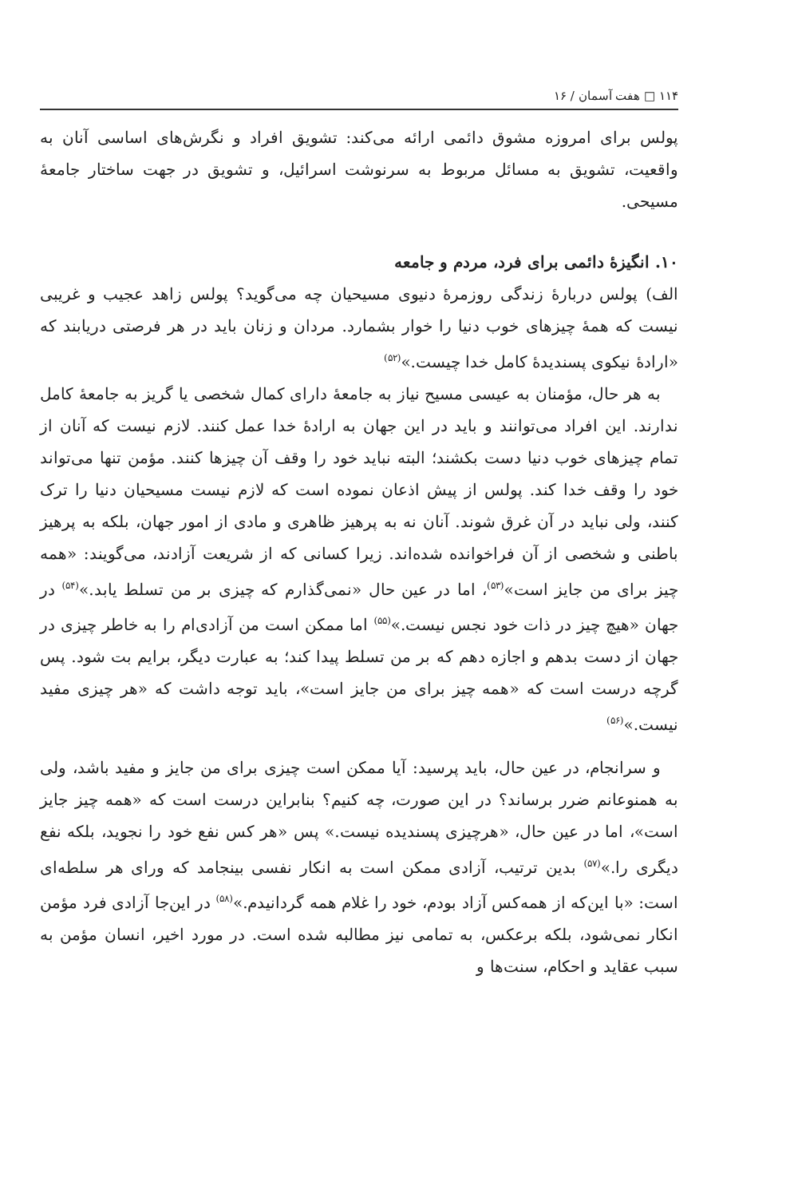۱۱۴ □ هفت آسمان / ۱۶
پولس برای امروزه مشوق دائمی ارائه می‌کند: تشویق افراد و نگرش‌های اساسی آنان به واقعیت، تشویق به مسائل مربوط به سرنوشت اسرائیل، و تشویق در جهت ساختار جامعهٔ مسیحی.
۱۰. انگیزهٔ دائمی برای فرد، مردم و جامعه
الف) پولس دربارهٔ زندگی روزمرهٔ دنیوی مسیحیان چه می‌گوید؟ پولس زاهد عجیب و غریبی نیست که همهٔ چیزهای خوب دنیا را خوار بشمارد. مردان و زنان باید در هر فرصتی دریابند که «ارادهٔ نیکوی پسندیدهٔ کامل خدا چیست.»<sup>(۵۲)</sup>
به هر حال، مؤمنان به عیسی مسیح نیاز به جامعهٔ دارای کمال شخصی یا گریز به جامعهٔ کامل ندارند. این افراد می‌توانند و باید در این جهان به ارادهٔ خدا عمل کنند. لازم نیست که آنان از تمام چیزهای خوب دنیا دست بکشند؛ البته نباید خود را وقف آن چیزها کنند. مؤمن تنها می‌تواند خود را وقف خدا کند. پولس از پیش اذعان نموده است که لازم نیست مسیحیان دنیا را ترک کنند، ولی نباید در آن غرق شوند. آنان نه به پرهیز ظاهری و مادی از امور جهان، بلکه به پرهیز باطنی و شخصی از آن فراخوانده شده‌اند. زیرا کسانی که از شریعت آزادند، می‌گویند: «همه چیز برای من جایز است»<sup>(۵۳)</sup>، اما در عین حال «نمی‌گذارم که چیزی بر من تسلط یابد.»<sup>(۵۴)</sup> در جهان «هیچ چیز در ذات خود نجس نیست.»<sup>(۵۵)</sup> اما ممکن است من آزادی‌ام را به خاطر چیزی در جهان از دست بدهم و اجازه دهم که بر من تسلط پیدا کند؛ به عبارت دیگر، برایم بت شود. پس گرچه درست است که «همه چیز برای من جایز است»، باید توجه داشت که «هر چیزی مفید نیست.»<sup>(۵۶)</sup>
و سرانجام، در عین حال، باید پرسید: آیا ممکن است چیزی برای من جایز و مفید باشد، ولی به همنوعانم ضرر برساند؟ در این صورت، چه کنیم؟ بنابراین درست است که «همه چیز جایز است»، اما در عین حال، «هرچیزی پسندیده نیست.» پس «هر کس نفع خود را نجوید، بلکه نفع دیگری را.»<sup>(۵۷)</sup> بدین ترتیب، آزادی ممکن است به انکار نفسی بینجامد که ورای هر سلطه‌ای است: «با این‌که از همه‌کس آزاد بودم، خود را غلام همه گردانیدم.»<sup>(۵۸)</sup> در این‌جا آزادی فرد مؤمن انکار نمی‌شود، بلکه برعکس، به تمامی نیز مطالبه شده است. در مورد اخیر، انسان مؤمن به سبب عقاید و احکام، سنت‌ها و